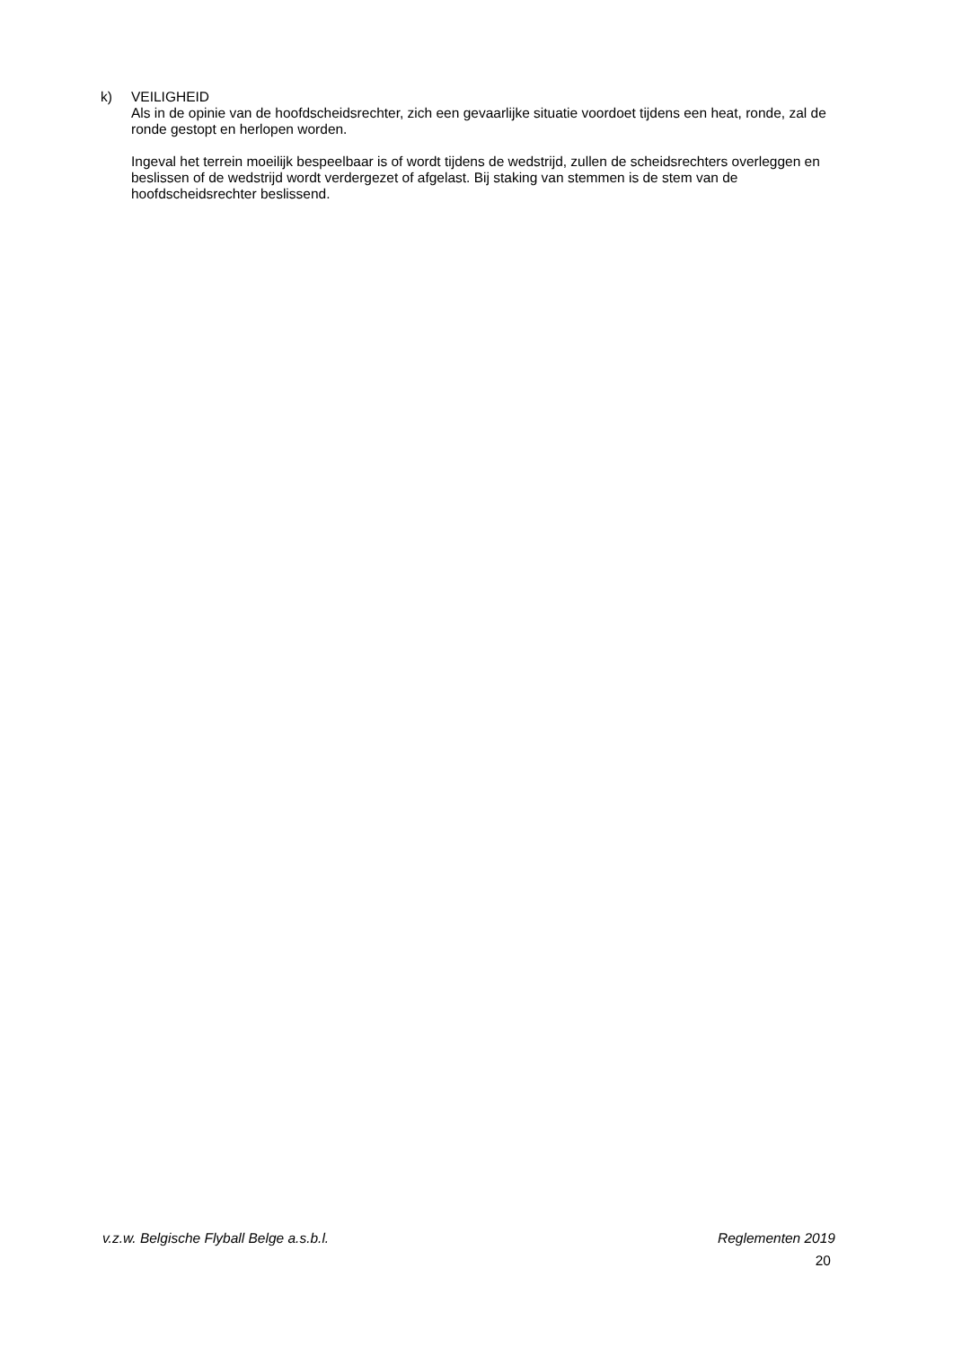k) VEILIGHEID
Als in de opinie van de hoofdscheidsrechter, zich een gevaarlijke situatie voordoet tijdens een heat, ronde, zal de ronde gestopt en herlopen worden.
Ingeval het terrein moeilijk bespeelbaar is of wordt tijdens de wedstrijd, zullen de scheidsrechters overleggen en beslissen of de wedstrijd wordt verdergezet of afgelast. Bij staking van stemmen is de stem van de hoofdscheidsrechter beslissend.
v.z.w. Belgische Flyball Belge a.s.b.l. Reglementen 2019
20